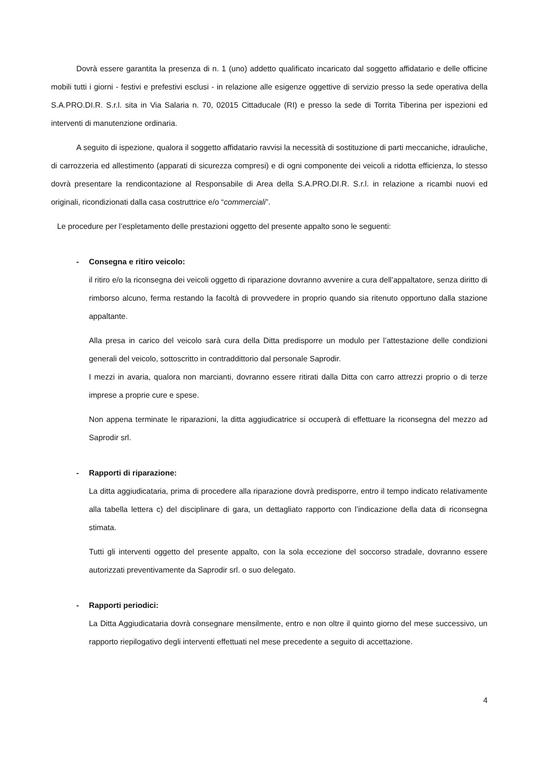Dovrà essere garantita la presenza di n. 1 (uno) addetto qualificato incaricato dal soggetto affidatario e delle officine mobili tutti i giorni - festivi e prefestivi esclusi - in relazione alle esigenze oggettive di servizio presso la sede operativa della S.A.PRO.DI.R. S.r.l. sita in Via Salaria n. 70, 02015 Cittaducale (RI) e presso la sede di Torrita Tiberina per ispezioni ed interventi di manutenzione ordinaria.
A seguito di ispezione, qualora il soggetto affidatario ravvisi la necessità di sostituzione di parti meccaniche, idrauliche, di carrozzeria ed allestimento (apparati di sicurezza compresi) e di ogni componente dei veicoli a ridotta efficienza, lo stesso dovrà presentare la rendicontazione al Responsabile di Area della S.A.PRO.DI.R. S.r.l. in relazione a ricambi nuovi ed originali, ricondizionati dalla casa costruttrice e/o “commerciali”.
Le procedure per l’espletamento delle prestazioni oggetto del presente appalto sono le seguenti:
- Consegna e ritiro veicolo:
il ritiro e/o la riconsegna dei veicoli oggetto di riparazione dovranno avvenire a cura dell’appaltatore, senza diritto di rimborso alcuno, ferma restando la facoltà di provvedere in proprio quando sia ritenuto opportuno dalla stazione appaltante.
Alla presa in carico del veicolo sarà cura della Ditta predisporre un modulo per l’attestazione delle condizioni generali del veicolo, sottoscritto in contraddittorio dal personale Saprodir.
I mezzi in avaria, qualora non marcianti, dovranno essere ritirati dalla Ditta con carro attrezzi proprio o di terze imprese a proprie cure e spese.
Non appena terminate le riparazioni, la ditta aggiudicatrice si occuperà di effettuare la riconsegna del mezzo ad Saprodir srl.
- Rapporti di riparazione:
La ditta aggiudicataria, prima di procedere alla riparazione dovrà predisporre, entro il tempo indicato relativamente alla tabella lettera c) del disciplinare di gara, un dettagliato rapporto con l’indicazione della data di riconsegna stimata.
Tutti gli interventi oggetto del presente appalto, con la sola eccezione del soccorso stradale, dovranno essere autorizzati preventivamente da Saprodir srl. o suo delegato.
- Rapporti periodici:
La Ditta Aggiudicataria dovrà consegnare mensilmente, entro e non oltre il quinto giorno del mese successivo, un rapporto riepilogativo degli interventi effettuati nel mese precedente a seguito di accettazione.
4